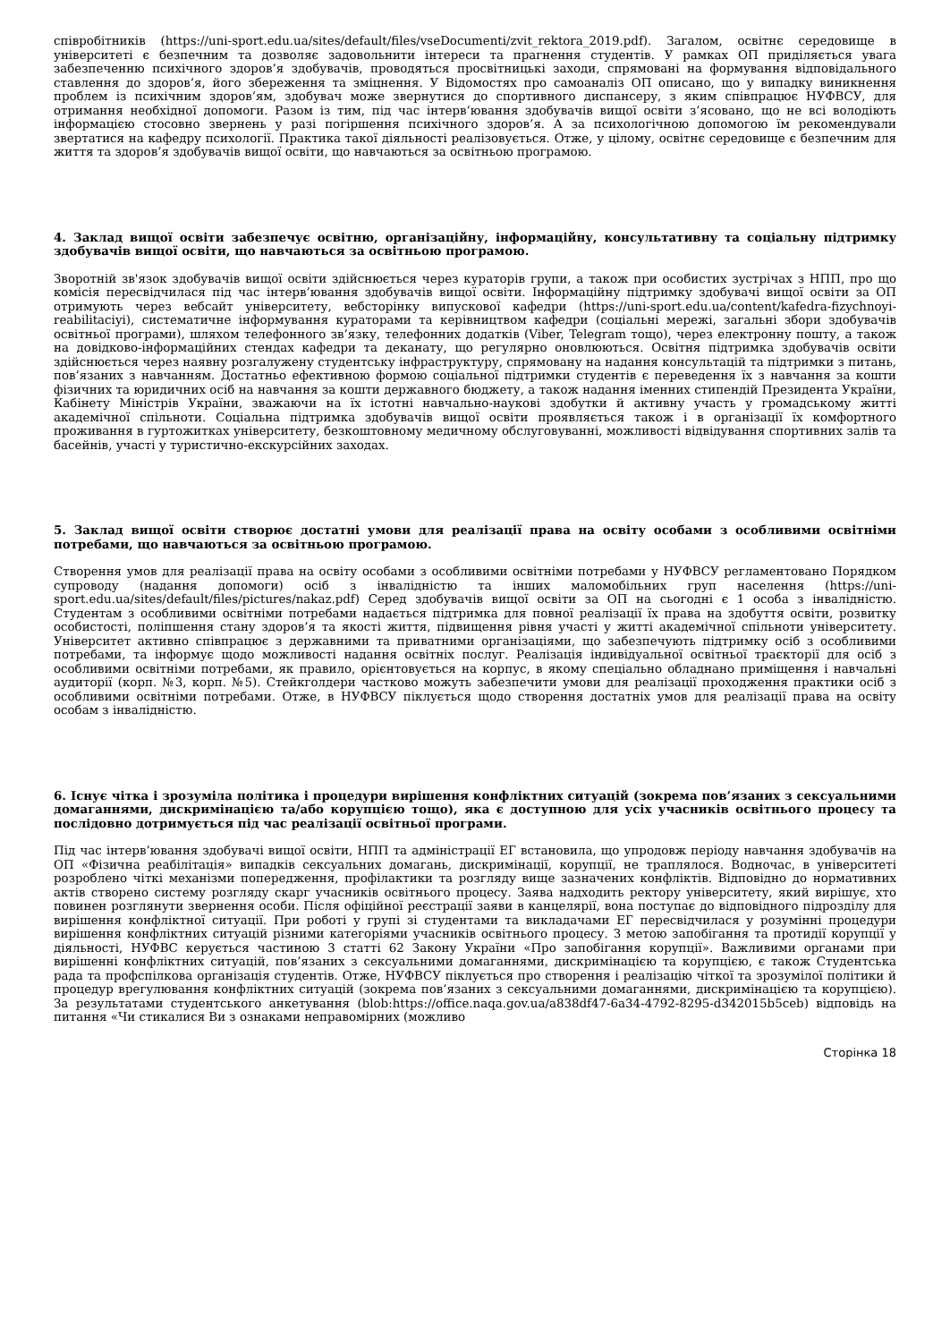співробітників (https://uni-sport.edu.ua/sites/default/files/vseDocumenti/zvit_rektora_2019.pdf). Загалом, освітнє середовище в університеті є безпечним та дозволяє задовольнити інтереси та прагнення студентів. У рамках ОП приділяється увага забезпеченню психічного здоров’я здобувачів, проводяться просвітницькі заходи, спрямовані на формування відповідального ставлення до здоров’я, його збереження та зміцнення. У Відомостях про самоаналіз ОП описано, що у випадку виникнення проблем із психічним здоров’ям, здобувач може звернутися до спортивного диспансеру, з яким співпрацює НУФВСУ, для отримання необхідної допомоги. Разом із тим, під час інтерв’ювання здобувачів вищої освіти з’ясовано, що не всі володіють інформацією стосовно звернень у разі погіршення психічного здоров’я. А за психологічною допомогою їм рекомендували звертатися на кафедру психології. Практика такої діяльності реалізовується. Отже, у цілому, освітнє середовище є безпечним для життя та здоров’я здобувачів вищої освіти, що навчаються за освітньою програмою.
4. Заклад вищої освіти забезпечує освітню, організаційну, інформаційну, консультативну та соціальну підтримку здобувачів вищої освіти, що навчаються за освітньою програмою.
Зворотній зв'язок здобувачів вищої освіти здійснюється через кураторів групи, а також при особистих зустрічах з НПП, про що комісія пересвідчилася під час інтерв’ювання здобувачів вищої освіти. Інформаційну підтримку здобувачі вищої освіти за ОП отримують через вебсайт університету, вебсторінку випускової кафедри (https://uni-sport.edu.ua/content/kafedra-fizychnoyi-reabilitaciyi), систематичне інформування кураторами та керівництвом кафедри (соціальні мережі, загальні збори здобувачів освітньої програми), шляхом телефонного зв’язку, телефонних додатків (Viber, Telegram тощо), через електронну пошту, а також на довідково-інформаційних стендах кафедри та деканату, що регулярно оновлюються. Освітня підтримка здобувачів освіти здійснюється через наявну розгалужену студентську інфраструктуру, спрямовану на надання консультацій та підтримки з питань, пов’язаних з навчанням. Достатньо ефективною формою соціальної підтримки студентів є переведення їх з навчання за кошти фізичних та юридичних осіб на навчання за кошти державного бюджету, а також надання іменних стипендій Президента України, Кабінету Міністрів України, зважаючи на їх істотні навчально-наукові здобутки й активну участь у громадському житті академічної спільноти. Соціальна підтримка здобувачів вищої освіти проявляється також і в організації їх комфортного проживання в гуртожитках університету, безкоштовному медичному обслуговуванні, можливості відвідування спортивних залів та басейнів, участі у туристично-екскурсійних заходах.
5. Заклад вищої освіти створює достатні умови для реалізації права на освіту особами з особливими освітніми потребами, що навчаються за освітньою програмою.
Створення умов для реалізації права на освіту особами з особливими освітніми потребами у НУФВСУ регламентовано Порядком супроводу (надання допомоги) осіб з інвалідністю та інших маломобільних груп населення (https://uni-sport.edu.ua/sites/default/files/pictures/nakaz.pdf) Серед здобувачів вищої освіти за ОП на сьогодні є 1 особа з інвалідністю. Студентам з особливими освітніми потребами надається підтримка для повної реалізації їх права на здобуття освіти, розвитку особистості, поліпшення стану здоров’я та якості життя, підвищення рівня участі у житті академічної спільноти університету. Університет активно співпрацює з державними та приватними організаціями, що забезпечують підтримку осіб з особливими потребами, та інформує щодо можливості надання освітніх послуг. Реалізація індивідуальної освітньої траєкторії для осіб з особливими освітніми потребами, як правило, орієнтовується на корпус, в якому спеціально обладнано приміщення і навчальні аудиторії (корп. №3, корп. №5). Стейкголдери частково можуть забезпечити умови для реалізації проходження практики осіб з особливими освітніми потребами. Отже, в НУФВСУ піклується щодо створення достатніх умов для реалізації права на освіту особам з інвалідністю.
6. Існує чітка і зрозуміла політика і процедури вирішення конфліктних ситуацій (зокрема пов’язаних з сексуальними домаганнями, дискримінацією та/або корупцією тощо), яка є доступною для усіх учасників освітнього процесу та послідовно дотримується під час реалізації освітньої програми.
Під час інтерв’ювання здобувачі вищої освіти, НПП та адміністрації ЕГ встановила, що упродовж періоду навчання здобувачів на ОП «Фізична реабілітація» випадків сексуальних домагань, дискримінації, корупції, не траплялося. Водночас, в університеті розроблено чіткі механізми попередження, профілактики та розгляду вище зазначених конфліктів. Відповідно до нормативних актів створено систему розгляду скарг учасників освітнього процесу. Заява надходить ректору університету, який вирішує, хто повинен розглянути звернення особи. Після офіційної реєстрації заяви в канцелярії, вона поступає до відповідного підрозділу для вирішення конфліктної ситуації. При роботі у групі зі студентами та викладачами ЕГ пересвідчилася у розумінні процедури вирішення конфліктних ситуацій різними категоріями учасників освітнього процесу. З метою запобігання та протидії корупції у діяльності, НУФВС керується частиною 3 статті 62 Закону України «Про запобігання корупції». Важливими органами при вирішенні конфліктних ситуацій, пов’язаних з сексуальними домаганнями, дискримінацією та корупцією, є також Студентська рада та профспілкова організація студентів. Отже, НУФВСУ піклується про створення і реалізацію чіткої та зрозумілої політики й процедур врегулювання конфліктних ситуацій (зокрема пов’язаних з сексуальними домаганнями, дискримінацією та корупцією). За результатами студентського анкетування (blob:https://office.naqa.gov.ua/a838df47-6a34-4792-8295-d342015b5ceb) відповідь на питання «Чи стикалися Ви з ознаками неправомірних (можливо
Сторінка 18